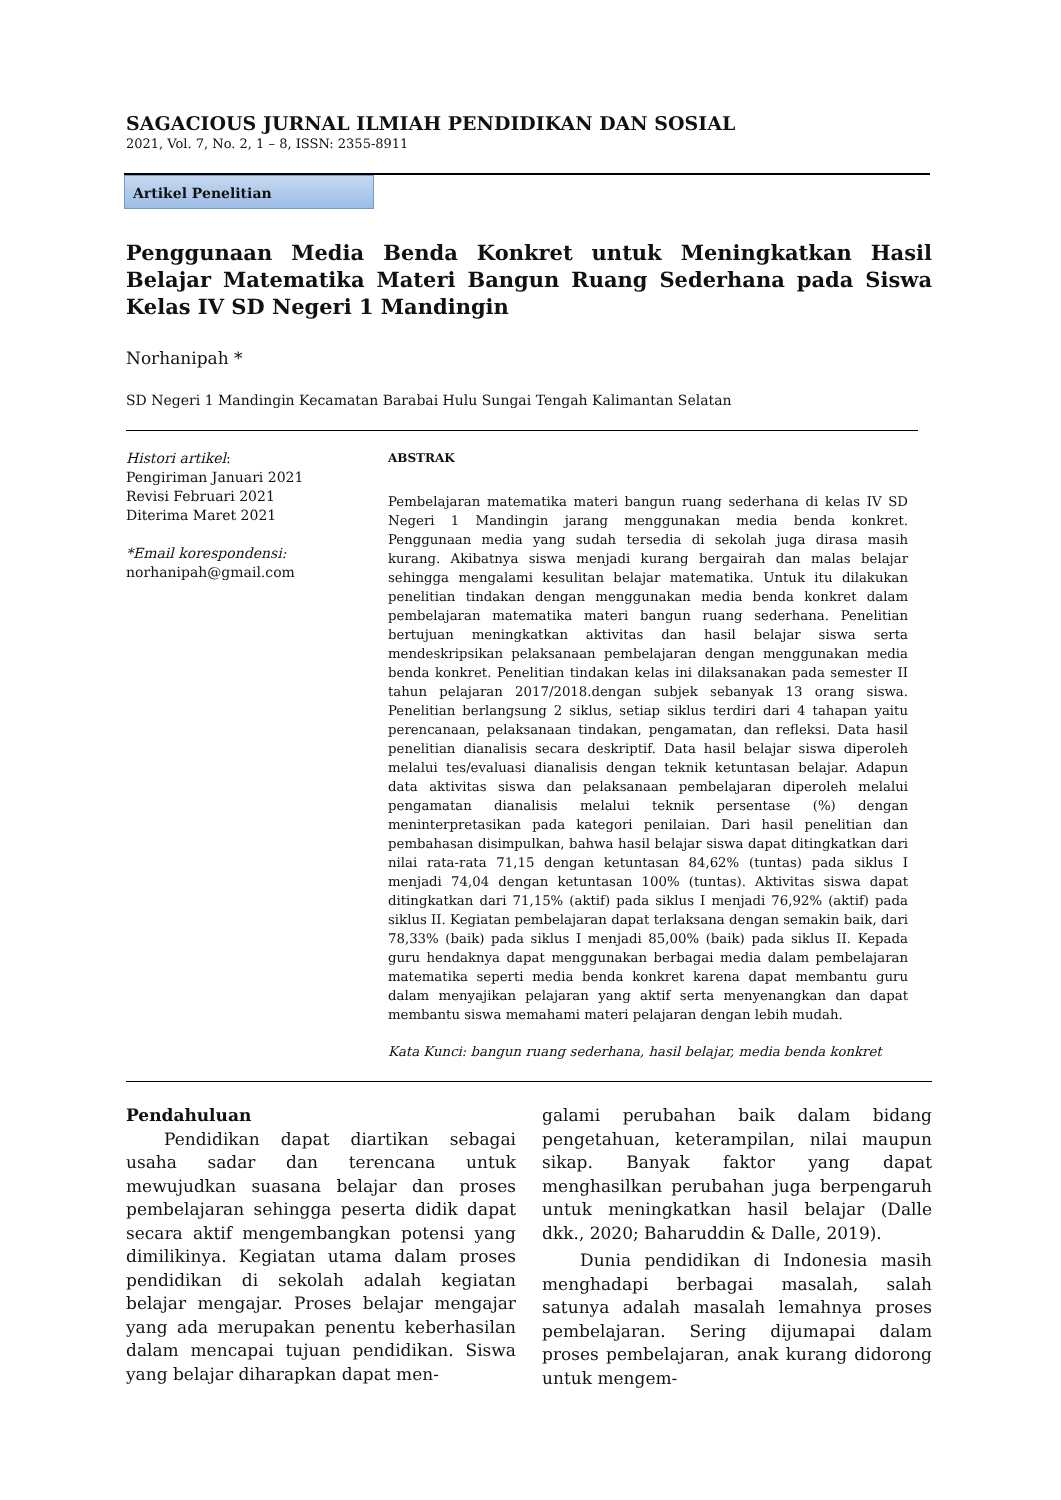SAGACIOUS JURNAL ILMIAH PENDIDIKAN DAN SOSIAL
2021, Vol. 7, No. 2, 1 – 8, ISSN: 2355-8911
Artikel Penelitian
Penggunaan Media Benda Konkret untuk Meningkatkan Hasil Belajar Matematika Materi Bangun Ruang Sederhana pada Siswa Kelas IV SD Negeri 1 Mandingin
Norhanipah *
SD Negeri 1 Mandingin Kecamatan Barabai Hulu Sungai Tengah Kalimantan Selatan
Histori artikel:
Pengiriman Januari 2021
Revisi Februari 2021
Diterima Maret 2021
*Email korespondensi:
norhanipah@gmail.com
ABSTRAK
Pembelajaran matematika materi bangun ruang sederhana di kelas IV SD Negeri 1 Mandingin jarang menggunakan media benda konkret. Penggunaan media yang sudah tersedia di sekolah juga dirasa masih kurang. Akibatnya siswa menjadi kurang bergairah dan malas belajar sehingga mengalami kesulitan belajar matematika. Untuk itu dilakukan penelitian tindakan dengan menggunakan media benda konkret dalam pembelajaran matematika materi bangun ruang sederhana. Penelitian bertujuan meningkatkan aktivitas dan hasil belajar siswa serta mendeskripsikan pelaksanaan pembelajaran dengan menggunakan media benda konkret. Penelitian tindakan kelas ini dilaksanakan pada semester II tahun pelajaran 2017/2018.dengan subjek sebanyak 13 orang siswa. Penelitian berlangsung 2 siklus, setiap siklus terdiri dari 4 tahapan yaitu perencanaan, pelaksanaan tindakan, pengamatan, dan refleksi. Data hasil penelitian dianalisis secara deskriptif. Data hasil belajar siswa diperoleh melalui tes/evaluasi dianalisis dengan teknik ketuntasan belajar. Adapun data aktivitas siswa dan pelaksanaan pembelajaran diperoleh melalui pengamatan dianalisis melalui teknik persentase (%) dengan meninterpretasikan pada kategori penilaian. Dari hasil penelitian dan pembahasan disimpulkan, bahwa hasil belajar siswa dapat ditingkatkan dari nilai rata-rata 71,15 dengan ketuntasan 84,62% (tuntas) pada siklus I menjadi 74,04 dengan ketuntasan 100% (tuntas). Aktivitas siswa dapat ditingkatkan dari 71,15% (aktif) pada siklus I menjadi 76,92% (aktif) pada siklus II. Kegiatan pembelajaran dapat terlaksana dengan semakin baik, dari 78,33% (baik) pada siklus I menjadi 85,00% (baik) pada siklus II. Kepada guru hendaknya dapat menggunakan berbagai media dalam pembelajaran matematika seperti media benda konkret karena dapat membantu guru dalam menyajikan pelajaran yang aktif serta menyenangkan dan dapat membantu siswa memahami materi pelajaran dengan lebih mudah.
Kata Kunci: bangun ruang sederhana, hasil belajar, media benda konkret
Pendahuluan
Pendidikan dapat diartikan sebagai usaha sadar dan terencana untuk mewujudkan suasana belajar dan proses pembelajaran sehingga peserta didik dapat secara aktif mengembangkan potensi yang dimilikinya. Kegiatan utama dalam proses pendidikan di sekolah adalah kegiatan belajar mengajar. Proses belajar mengajar yang ada merupakan penentu keberhasilan dalam mencapai tujuan pendidikan. Siswa yang belajar diharapkan dapat men-
galami perubahan baik dalam bidang pengetahuan, keterampilan, nilai maupun sikap. Banyak faktor yang dapat menghasilkan perubahan juga berpengaruh untuk meningkatkan hasil belajar (Dalle dkk., 2020; Baharuddin & Dalle, 2019).
Dunia pendidikan di Indonesia masih menghadapi berbagai masalah, salah satunya adalah masalah lemahnya proses pembelajaran. Sering dijumapai dalam proses pembelajaran, anak kurang didorong untuk mengem-